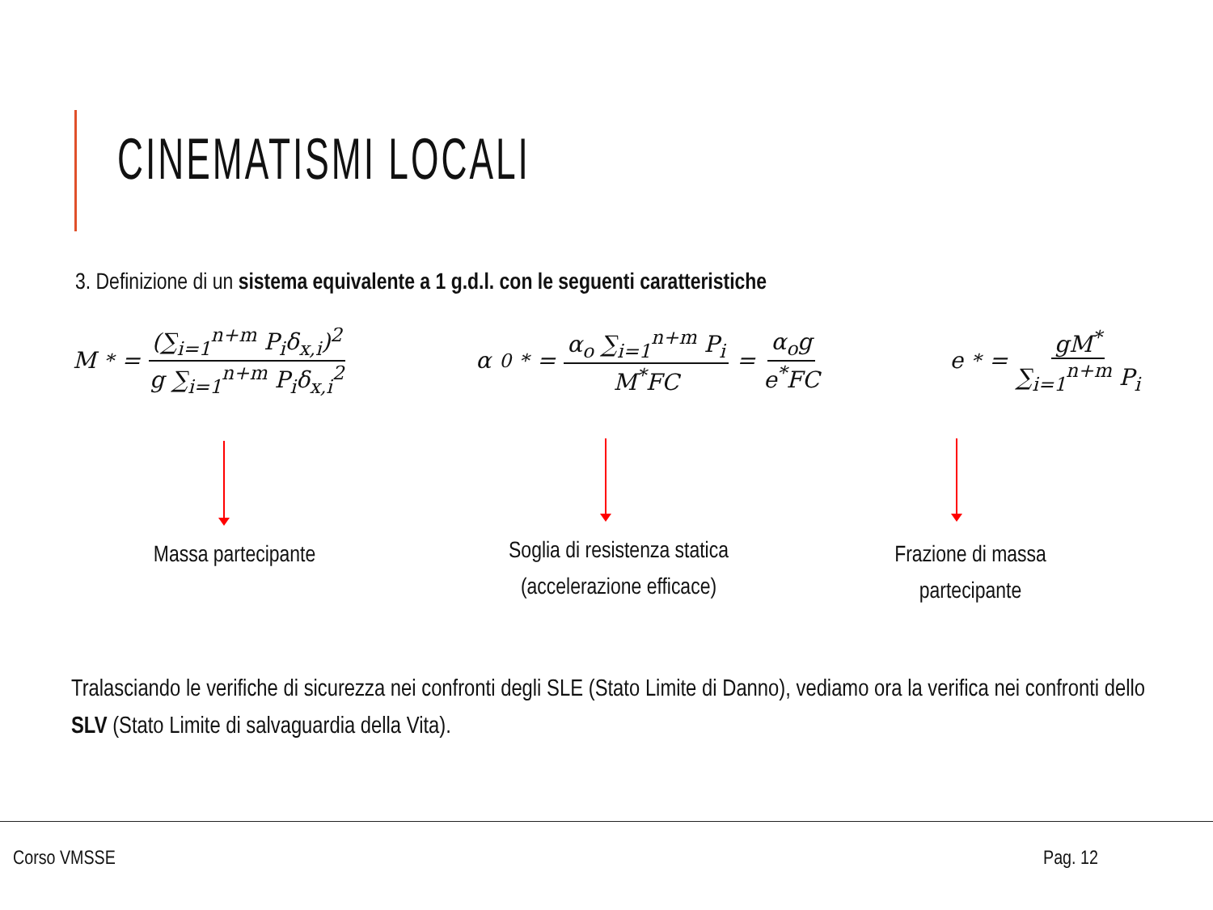CINEMATISMI LOCALI
3. Definizione di un sistema equivalente a 1 g.d.l. con le seguenti caratteristiche
M<sup>*</sup> = (∑<sub>i=1</sub><sup>n+m</sup> P<sub>i</sub>δ<sub>x,i</sub>)<sup>2</sup> g ∑<sub>i=1</sub><sup>n+m</sup> P<sub>i</sub>δ<sub>x,i</sub><sup>2</sup>
α<sub>0</sub><sup>*</sup> = α<sub>o</sub> ∑<sub>i=1</sub><sup>n+m</sup> P<sub>i</sub> M<sup>*</sup>FC = α<sub>o</sub>g e<sup>*</sup>FC
e<sup>*</sup> = gM<sup>*</sup> ∑<sub>i=1</sub><sup>n+m</sup> P<sub>i</sub>
Massa partecipante
Soglia di resistenza statica
(accelerazione efficace)
Frazione di massa
partecipante
Tralasciando le verifiche di sicurezza nei confronti degli SLE (Stato Limite di Danno), vediamo ora la verifica nei confronti dello SLV (Stato Limite di salvaguardia della Vita).
Corso VMSSE Pag. 12